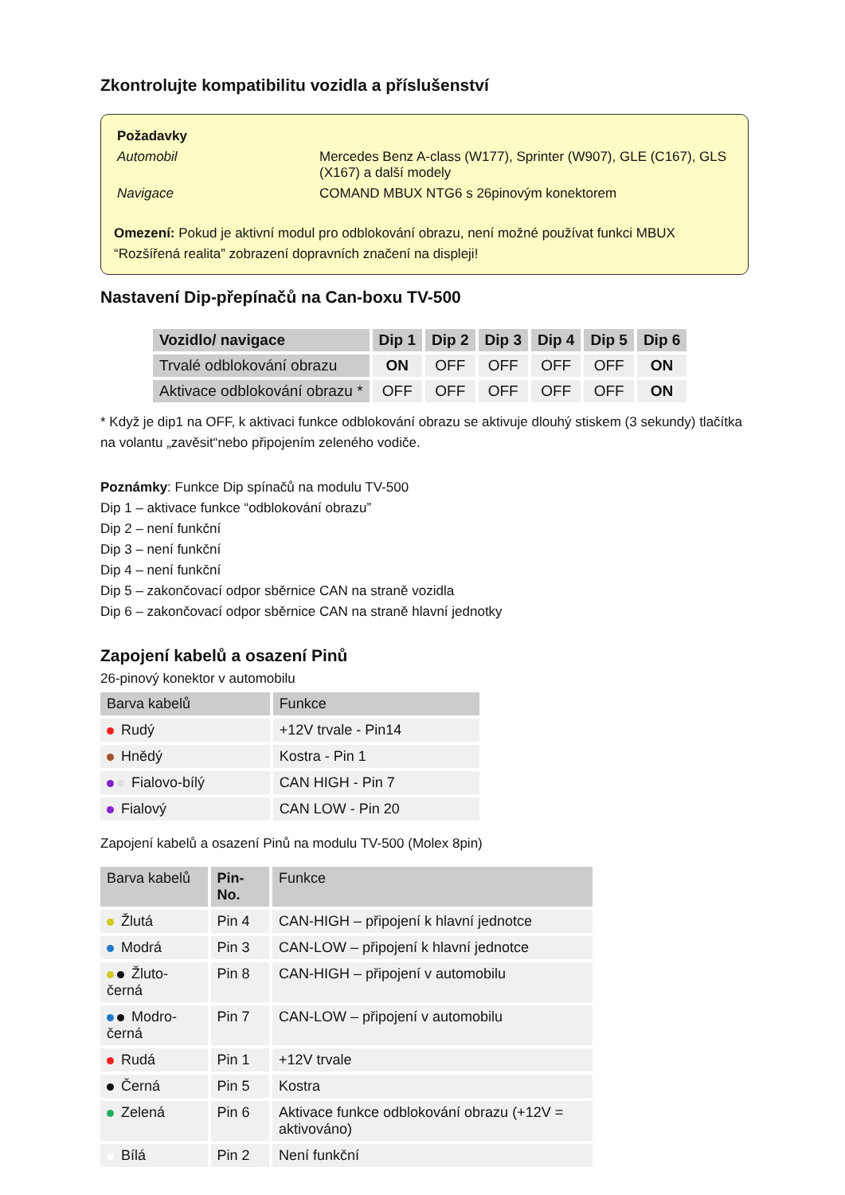Zkontrolujte kompatibilitu vozidla a příslušenství
| Požadavky | |
| Automobil | Mercedes Benz A-class (W177), Sprinter (W907), GLE (C167), GLS (X167) a další modely |
| Navigace | COMAND MBUX NTG6 s 26pinovým konektorem |
Omezení: Pokud je aktivní modul pro odblokování obrazu, není možné používat funkci MBUX “Rozšířená realita” zobrazení dopravních značení na displeji!
Nastavení Dip-přepínačů na Can-boxu TV-500
| Vozidlo/ navigace | Dip 1 | Dip 2 | Dip 3 | Dip 4 | Dip 5 | Dip 6 |
| --- | --- | --- | --- | --- | --- | --- |
| Trvalé odblokování obrazu | ON | OFF | OFF | OFF | OFF | ON |
| Aktivace odblokování obrazu * | OFF | OFF | OFF | OFF | OFF | ON |
* Když je dip1 na OFF, k aktivaci funkce odblokování obrazu se aktivuje dlouhý stiskem (3 sekundy) tlačítka na volantu „zavěsit“nebo připojením zeleného vodiče.
Poznámky: Funkce Dip spínačů na modulu TV-500
Dip 1 – aktivace funkce “odblokování obrazu”
Dip 2 – není funkční
Dip 3 – není funkční
Dip 4 – není funkční
Dip 5 – zakončovací odpor sběrnice CAN na straně vozidla
Dip 6 – zakončovací odpor sběrnice CAN na straně hlavní jednotky
Zapojení kabelů a osazení Pinů
26-pinový konektor v automobilu
| Barva kabelů | Funkce |
| --- | --- |
| Rudý | +12V trvale - Pin14 |
| Hnědý | Kostra - Pin 1 |
| Fialovo-bílý | CAN HIGH - Pin 7 |
| Fialový | CAN LOW - Pin 20 |
Zapojení kabelů a osazení Pinů na modulu TV-500 (Molex 8pin)
| Barva kabelů | Pin-No. | Funkce |
| --- | --- | --- |
| Žlutá | Pin 4 | CAN-HIGH – připojení k hlavní jednotce |
| Modrá | Pin 3 | CAN-LOW – připojení k hlavní jednotce |
| Žluto-černá | Pin 8 | CAN-HIGH – připojení v automobilu |
| Modro-černá | Pin 7 | CAN-LOW – připojení v automobilu |
| Rudá | Pin 1 | +12V trvale |
| Černá | Pin 5 | Kostra |
| Zelená | Pin 6 | Aktivace funkce odblokování obrazu (+12V = aktivováno) |
| Bílá | Pin 2 | Není funkční |